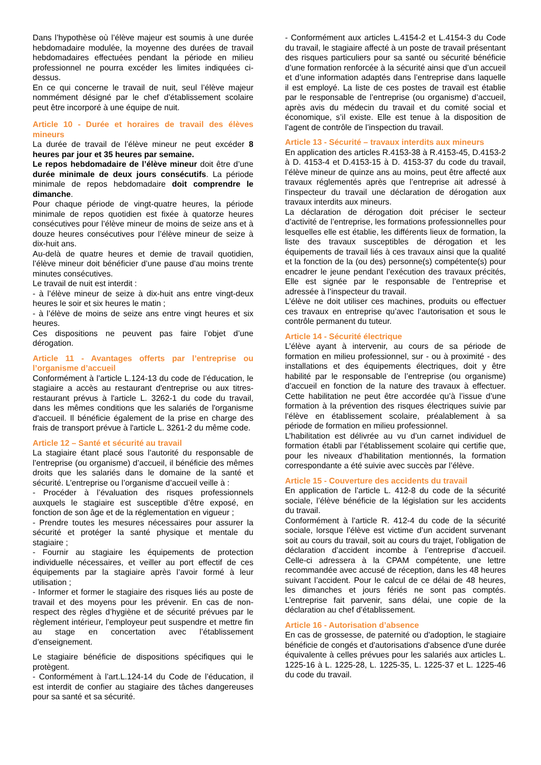Dans l’hypothèse où l’élève majeur est soumis à une durée hebdomadaire modulée, la moyenne des durées de travail hebdomadaires effectuées pendant la période en milieu professionnel ne pourra excéder les limites indiquées ci-dessus.
En ce qui concerne le travail de nuit, seul l’élève majeur nommément désigné par le chef d’établissement scolaire peut être incorporé à une équipe de nuit.
Article 10 - Durée et horaires de travail des élèves mineurs
La durée de travail de l’élève mineur ne peut excéder 8 heures par jour et 35 heures par semaine.
Le repos hebdomadaire de l’élève mineur doit être d’une durée minimale de deux jours consécutifs. La période minimale de repos hebdomadaire doit comprendre le dimanche.
Pour chaque période de vingt-quatre heures, la période minimale de repos quotidien est fixée à quatorze heures consécutives pour l’élève mineur de moins de seize ans et à douze heures consécutives pour l’élève mineur de seize à dix-huit ans.
Au-delà de quatre heures et demie de travail quotidien, l’élève mineur doit bénéficier d’une pause d’au moins trente minutes consécutives.
Le travail de nuit est interdit :
- à l’élève mineur de seize à dix-huit ans entre vingt-deux heures le soir et six heures le matin ;
- à l’élève de moins de seize ans entre vingt heures et six heures.
Ces dispositions ne peuvent pas faire l’objet d’une dérogation.
Article 11 - Avantages offerts par l’entreprise ou l’organisme d’accueil
Conformément à l’article L.124-13 du code de l’éducation, le stagiaire a accès au restaurant d'entreprise ou aux titres-restaurant prévus à l'article L. 3262-1 du code du travail, dans les mêmes conditions que les salariés de l'organisme d'accueil. Il bénéficie également de la prise en charge des frais de transport prévue à l'article L. 3261-2 du même code.
Article 12 – Santé et sécurité au travail
La stagiaire étant placé sous l’autorité du responsable de l’entreprise (ou organisme) d’accueil, il bénéficie des mêmes droits que les salariés dans le domaine de la santé et sécurité. L’entreprise ou l’organisme d’accueil veille à :
- Procéder à l’évaluation des risques professionnels auxquels le stagiaire est susceptible d’être exposé, en fonction de son âge et de la réglementation en vigueur ;
- Prendre toutes les mesures nécessaires pour assurer la sécurité et protéger la santé physique et mentale du stagiaire ;
- Fournir au stagiaire les équipements de protection individuelle nécessaires, et veiller au port effectif de ces équipements par la stagiaire après l’avoir formé à leur utilisation ;
- Informer et former le stagiaire des risques liés au poste de travail et des moyens pour les prévenir. En cas de non-respect des règles d’hygiène et de sécurité prévues par le règlement intérieur, l’employeur peut suspendre et mettre fin au stage en concertation avec l’établissement d’enseignement.
Le stagiaire bénéficie de dispositions spécifiques qui le protègent.
- Conformément à l’art.L.124-14 du Code de l’éducation, il est interdit de confier au stagiaire des tâches dangereuses pour sa santé et sa sécurité.
- Conformément aux articles L.4154-2 et L.4154-3 du Code du travail, le stagiaire affecté à un poste de travail présentant des risques particuliers pour sa santé ou sécurité bénéficie d’une formation renforcée à la sécurité ainsi que d’un accueil et d’une information adaptés dans l’entreprise dans laquelle il est employé. La liste de ces postes de travail est établie par le responsable de l’entreprise (ou organisme) d’accueil, après avis du médecin du travail et du comité social et économique, s’il existe. Elle est tenue à la disposition de l’agent de contrôle de l’inspection du travail.
Article 13 - Sécurité – travaux interdits aux mineurs
En application des articles R.4153-38 à R.4153-45, D.4153-2 à D. 4153-4 et D.4153-15 à D. 4153-37 du code du travail, l’élève mineur de quinze ans au moins, peut être affecté aux travaux réglementés après que l’entreprise ait adressé à l’inspecteur du travail une déclaration de dérogation aux travaux interdits aux mineurs.
La déclaration de dérogation doit préciser le secteur d’activité de l’entreprise, les formations professionnelles pour lesquelles elle est établie, les différents lieux de formation, la liste des travaux susceptibles de dérogation et les équipements de travail liés à ces travaux ainsi que la qualité et la fonction de la (ou des) personne(s) compétente(s) pour encadrer le jeune pendant l’exécution des travaux précités, Elle est signée par le responsable de l’entreprise et adressée à l’inspecteur du travail.
L’élève ne doit utiliser ces machines, produits ou effectuer ces travaux en entreprise qu’avec l’autorisation et sous le contrôle permanent du tuteur.
Article 14 - Sécurité électrique
L’élève ayant à intervenir, au cours de sa période de formation en milieu professionnel, sur - ou à proximité - des installations et des équipements électriques, doit y être habilité par le responsable de l’entreprise (ou organisme) d’accueil en fonction de la nature des travaux à effectuer. Cette habilitation ne peut être accordée qu’à l’issue d’une formation à la prévention des risques électriques suivie par l’élève en établissement scolaire, préalablement à sa période de formation en milieu professionnel.
L’habilitation est délivrée au vu d’un carnet individuel de formation établi par l’établissement scolaire qui certifie que, pour les niveaux d’habilitation mentionnés, la formation correspondante a été suivie avec succès par l’élève.
Article 15 - Couverture des accidents du travail
En application de l’article L. 412-8 du code de la sécurité sociale, l’élève bénéficie de la législation sur les accidents du travail.
Conformément à l’article R. 412-4 du code de la sécurité sociale, lorsque l’élève est victime d’un accident survenant soit au cours du travail, soit au cours du trajet, l’obligation de déclaration d’accident incombe à l’entreprise d’accueil. Celle-ci adressera à la CPAM compétente, une lettre recommandée avec accusé de réception, dans les 48 heures suivant l’accident. Pour le calcul de ce délai de 48 heures, les dimanches et jours fériés ne sont pas comptés. L’entreprise fait parvenir, sans délai, une copie de la déclaration au chef d’établissement.
Article 16 - Autorisation d’absence
En cas de grossesse, de paternité ou d'adoption, le stagiaire bénéficie de congés et d'autorisations d'absence d'une durée équivalente à celles prévues pour les salariés aux articles L. 1225-16 à L. 1225-28, L. 1225-35, L. 1225-37 et L. 1225-46 du code du travail.